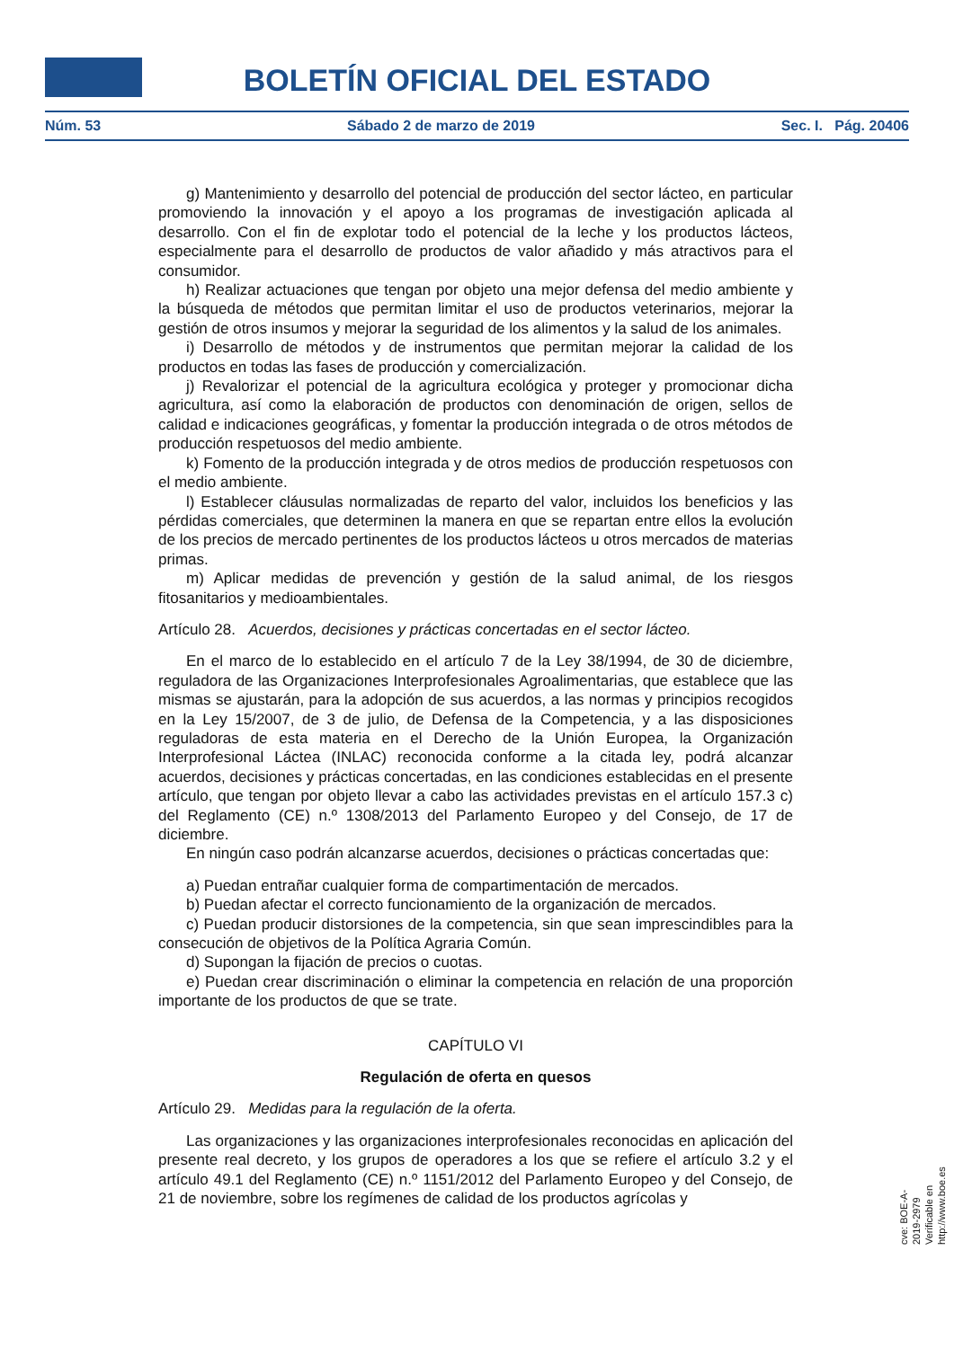BOLETÍN OFICIAL DEL ESTADO
Núm. 53 Sábado 2 de marzo de 2019 Sec. I. Pág. 20406
g) Mantenimiento y desarrollo del potencial de producción del sector lácteo, en particular promoviendo la innovación y el apoyo a los programas de investigación aplicada al desarrollo. Con el fin de explotar todo el potencial de la leche y los productos lácteos, especialmente para el desarrollo de productos de valor añadido y más atractivos para el consumidor.
h) Realizar actuaciones que tengan por objeto una mejor defensa del medio ambiente y la búsqueda de métodos que permitan limitar el uso de productos veterinarios, mejorar la gestión de otros insumos y mejorar la seguridad de los alimentos y la salud de los animales.
i) Desarrollo de métodos y de instrumentos que permitan mejorar la calidad de los productos en todas las fases de producción y comercialización.
j) Revalorizar el potencial de la agricultura ecológica y proteger y promocionar dicha agricultura, así como la elaboración de productos con denominación de origen, sellos de calidad e indicaciones geográficas, y fomentar la producción integrada o de otros métodos de producción respetuosos del medio ambiente.
k) Fomento de la producción integrada y de otros medios de producción respetuosos con el medio ambiente.
l) Establecer cláusulas normalizadas de reparto del valor, incluidos los beneficios y las pérdidas comerciales, que determinen la manera en que se repartan entre ellos la evolución de los precios de mercado pertinentes de los productos lácteos u otros mercados de materias primas.
m) Aplicar medidas de prevención y gestión de la salud animal, de los riesgos fitosanitarios y medioambientales.
Artículo 28. Acuerdos, decisiones y prácticas concertadas en el sector lácteo.
En el marco de lo establecido en el artículo 7 de la Ley 38/1994, de 30 de diciembre, reguladora de las Organizaciones Interprofesionales Agroalimentarias, que establece que las mismas se ajustarán, para la adopción de sus acuerdos, a las normas y principios recogidos en la Ley 15/2007, de 3 de julio, de Defensa de la Competencia, y a las disposiciones reguladoras de esta materia en el Derecho de la Unión Europea, la Organización Interprofesional Láctea (INLAC) reconocida conforme a la citada ley, podrá alcanzar acuerdos, decisiones y prácticas concertadas, en las condiciones establecidas en el presente artículo, que tengan por objeto llevar a cabo las actividades previstas en el artículo 157.3 c) del Reglamento (CE) n.º 1308/2013 del Parlamento Europeo y del Consejo, de 17 de diciembre.
En ningún caso podrán alcanzarse acuerdos, decisiones o prácticas concertadas que:
a) Puedan entrañar cualquier forma de compartimentación de mercados.
b) Puedan afectar el correcto funcionamiento de la organización de mercados.
c) Puedan producir distorsiones de la competencia, sin que sean imprescindibles para la consecución de objetivos de la Política Agraria Común.
d) Supongan la fijación de precios o cuotas.
e) Puedan crear discriminación o eliminar la competencia en relación de una proporción importante de los productos de que se trate.
CAPÍTULO VI
Regulación de oferta en quesos
Artículo 29. Medidas para la regulación de la oferta.
Las organizaciones y las organizaciones interprofesionales reconocidas en aplicación del presente real decreto, y los grupos de operadores a los que se refiere el artículo 3.2 y el artículo 49.1 del Reglamento (CE) n.º 1151/2012 del Parlamento Europeo y del Consejo, de 21 de noviembre, sobre los regímenes de calidad de los productos agrícolas y
cve: BOE-A-2019-2979
Verificable en http://www.boe.es